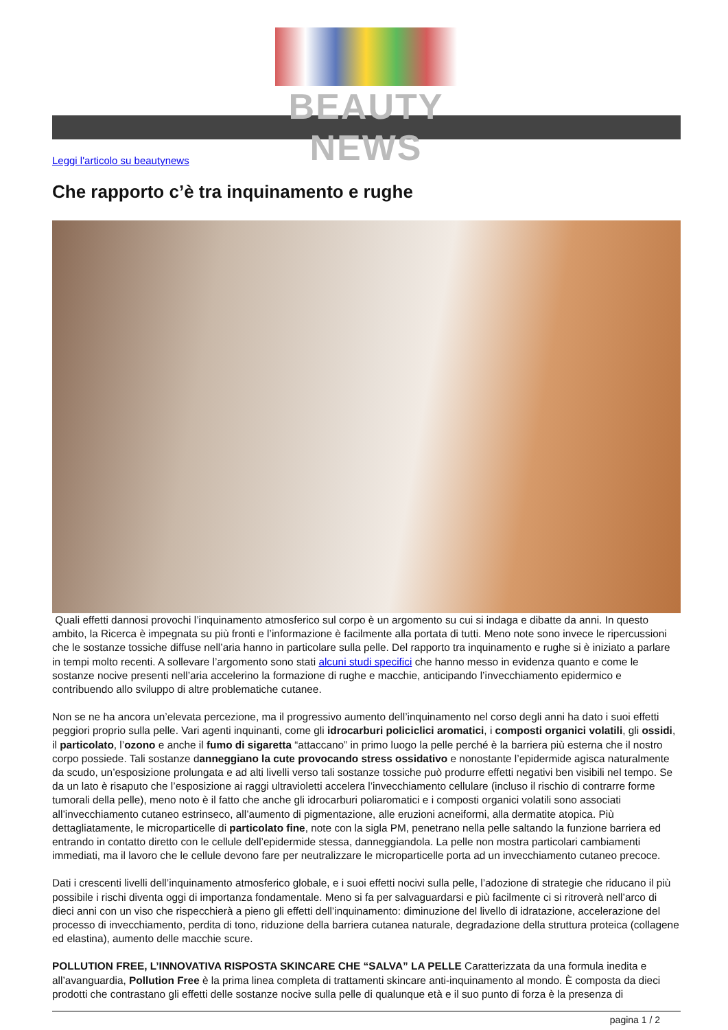BEAUTY NEWS
Leggi l'articolo su beautynews
Che rapporto c’è tra inquinamento e rughe
Quali effetti dannosi provochi l’inquinamento atmosferico sul corpo è un argomento su cui si indaga e dibatte da anni. In questo ambito, la Ricerca è impegnata su più fronti e l’informazione è facilmente alla portata di tutti. Meno note sono invece le ripercussioni che le sostanze tossiche diffuse nell’aria hanno in particolare sulla pelle. Del rapporto tra inquinamento e rughe si è iniziato a parlare in tempi molto recenti. A sollevare l’argomento sono stati alcuni studi specifici che hanno messo in evidenza quanto e come le sostanze nocive presenti nell’aria accelerino la formazione di rughe e macchie, anticipando l’invecchiamento epidermico e contribuendo allo sviluppo di altre problematiche cutanee.
Non se ne ha ancora un’elevata percezione, ma il progressivo aumento dell’inquinamento nel corso degli anni ha dato i suoi effetti peggiori proprio sulla pelle. Vari agenti inquinanti, come gli idrocarburi policiclici aromatici, i composti organici volatili, gli ossidi, il particolato, l’ozono e anche il fumo di sigaretta “attaccano” in primo luogo la pelle perché è la barriera più esterna che il nostro corpo possiede. Tali sostanze danneggiano la cute provocando stress ossidativo e nonostante l’epidermide agisca naturalmente da scudo, un’esposizione prolungata e ad alti livelli verso tali sostanze tossiche può produrre effetti negativi ben visibili nel tempo. Se da un lato è risaputo che l’esposizione ai raggi ultravioletti accelera l’invecchiamento cellulare (incluso il rischio di contrarre forme tumorali della pelle), meno noto è il fatto che anche gli idrocarburi poliaromatici e i composti organici volatili sono associati all’invecchiamento cutaneo estrinseco, all’aumento di pigmentazione, alle eruzioni acneiformi, alla dermatite atopica. Più dettagliatamente, le microparticelle di particolato fine, note con la sigla PM, penetrano nella pelle saltando la funzione barriera ed entrando in contatto diretto con le cellule dell’epidermide stessa, danneggiandola. La pelle non mostra particolari cambiamenti immediati, ma il lavoro che le cellule devono fare per neutralizzare le microparticelle porta ad un invecchiamento cutaneo precoce.
Dati i crescenti livelli dell’inquinamento atmosferico globale, e i suoi effetti nocivi sulla pelle, l’adozione di strategie che riducano il più possibile i rischi diventa oggi di importanza fondamentale. Meno si fa per salvaguardarsi e più facilmente ci si ritroverà nell’arco di dieci anni con un viso che rispecchierà a pieno gli effetti dell’inquinamento: diminuzione del livello di idratazione, accelerazione del processo di invecchiamento, perdita di tono, riduzione della barriera cutanea naturale, degradazione della struttura proteica (collagene ed elastina), aumento delle macchie scure.
POLLUTION FREE, L’INNOVATIVA RISPOSTA SKINCARE CHE “SALVA” LA PELLE Caratterizzata da una formula inedita e all’avanguardia, Pollution Free è la prima linea completa di trattamenti skincare anti-inquinamento al mondo. È composta da dieci prodotti che contrastano gli effetti delle sostanze nocive sulla pelle di qualunque età e il suo punto di forza è la presenza di
pagina 1 / 2